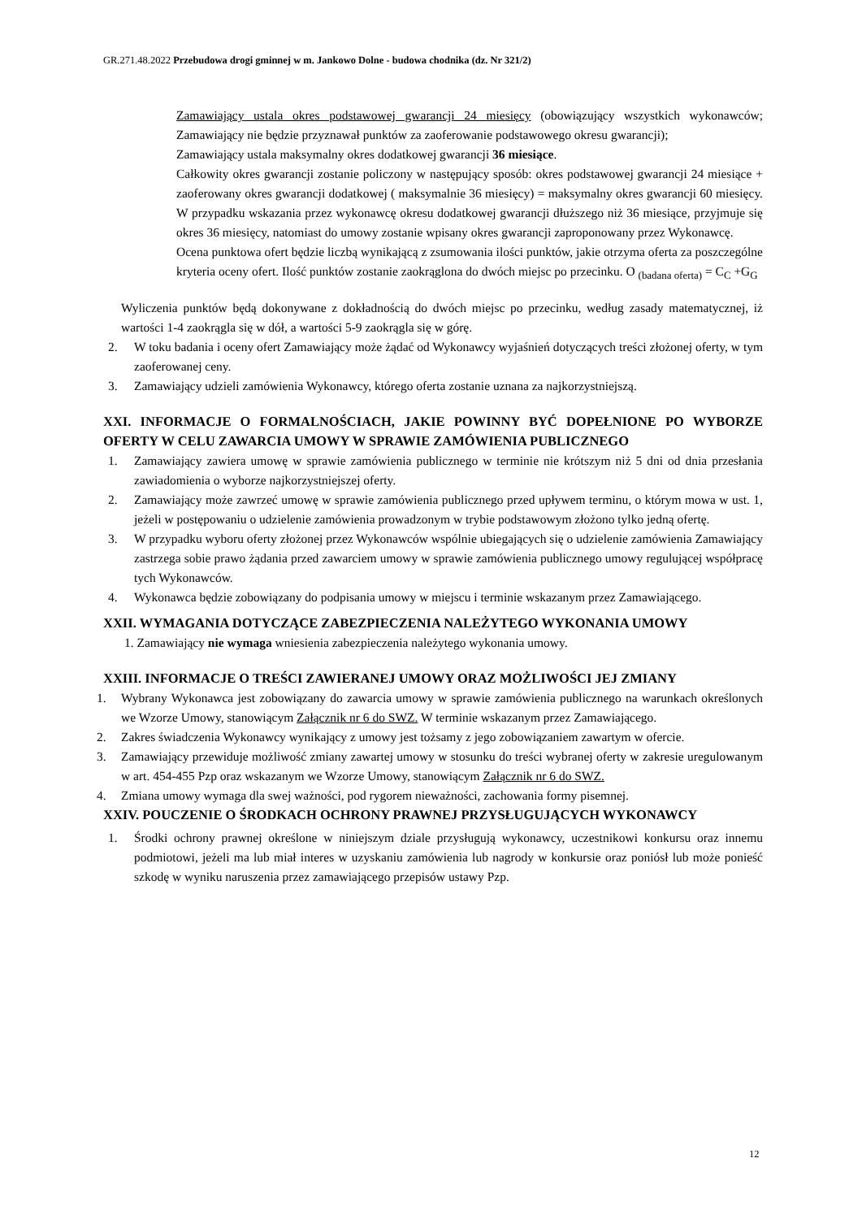GR.271.48.2022 Przebudowa drogi gminnej w m. Jankowo Dolne - budowa chodnika (dz. Nr 321/2)
Zamawiający ustala okres podstawowej gwarancji 24 miesięcy (obowiązujący wszystkich wykonawców; Zamawiający nie będzie przyznawał punktów za zaoferowanie podstawowego okresu gwarancji);
Zamawiający ustala maksymalny okres dodatkowej gwarancji 36 miesiące.
Całkowity okres gwarancji zostanie policzony w następujący sposób: okres podstawowej gwarancji 24 miesiące + zaoferowany okres gwarancji dodatkowej ( maksymalnie 36 miesięcy) = maksymalny okres gwarancji 60 miesięcy. W przypadku wskazania przez wykonawcę okresu dodatkowej gwarancji dłuższego niż 36 miesiące, przyjmuje się okres 36 miesięcy, natomiast do umowy zostanie wpisany okres gwarancji zaproponowany przez Wykonawcę.
Ocena punktowa ofert będzie liczbą wynikającą z zsumowania ilości punktów, jakie otrzyma oferta za poszczególne kryteria oceny ofert. Ilość punktów zostanie zaokrąglona do dwóch miejsc po przecinku. O <sub>(badana oferta)</sub> = C<sub>C</sub> +G<sub>G</sub>
Wyliczenia punktów będą dokonywane z dokładnością do dwóch miejsc po przecinku, według zasady matematycznej, iż wartości 1-4 zaokrągla się w dół, a wartości 5-9 zaokrągla się w górę.
2. W toku badania i oceny ofert Zamawiający może żądać od Wykonawcy wyjaśnień dotyczących treści złożonej oferty, w tym zaoferowanej ceny.
3. Zamawiający udzieli zamówienia Wykonawcy, którego oferta zostanie uznana za najkorzystniejszą.
XXI. INFORMACJE O FORMALNOŚCIACH, JAKIE POWINNY BYĆ DOPEŁNIONE PO WYBORZE OFERTY W CELU ZAWARCIA UMOWY W SPRAWIE ZAMÓWIENIA PUBLICZNEGO
1. Zamawiający zawiera umowę w sprawie zamówienia publicznego w terminie nie krótszym niż 5 dni od dnia przesłania zawiadomienia o wyborze najkorzystniejszej oferty.
2. Zamawiający może zawrzeć umowę w sprawie zamówienia publicznego przed upływem terminu, o którym mowa w ust. 1, jeżeli w postępowaniu o udzielenie zamówienia prowadzonym w trybie podstawowym złożono tylko jedną ofertę.
3. W przypadku wyboru oferty złożonej przez Wykonawców wspólnie ubiegających się o udzielenie zamówienia Zamawiający zastrzega sobie prawo żądania przed zawarciem umowy w sprawie zamówienia publicznego umowy regulującej współpracę tych Wykonawców.
4. Wykonawca będzie zobowiązany do podpisania umowy w miejscu i terminie wskazanym przez Zamawiającego.
XXII. WYMAGANIA DOTYCZĄCE ZABEZPIECZENIA NALEŻYTEGO WYKONANIA UMOWY
1. Zamawiający nie wymaga wniesienia zabezpieczenia należytego wykonania umowy.
XXIII. INFORMACJE O TREŚCI ZAWIERANEJ UMOWY ORAZ MOŻLIWOŚCI JEJ ZMIANY
1. Wybrany Wykonawca jest zobowiązany do zawarcia umowy w sprawie zamówienia publicznego na warunkach określonych we Wzorze Umowy, stanowiącym Załącznik nr 6 do SWZ. W terminie wskazanym przez Zamawiającego.
2. Zakres świadczenia Wykonawcy wynikający z umowy jest tożsamy z jego zobowiązaniem zawartym w ofercie.
3. Zamawiający przewiduje możliwość zmiany zawartej umowy w stosunku do treści wybranej oferty w zakresie uregulowanym w art. 454-455 Pzp oraz wskazanym we Wzorze Umowy, stanowiącym Załącznik nr 6 do SWZ.
4. Zmiana umowy wymaga dla swej ważności, pod rygorem nieważności, zachowania formy pisemnej.
XXIV. POUCZENIE O ŚRODKACH OCHRONY PRAWNEJ PRZYSŁUGUJĄCYCH WYKONAWCY
1. Środki ochrony prawnej określone w niniejszym dziale przysługują wykonawcy, uczestnikowi konkursu oraz innemu podmiotowi, jeżeli ma lub miał interes w uzyskaniu zamówienia lub nagrody w konkursie oraz poniósł lub może ponieść szkodę w wyniku naruszenia przez zamawiającego przepisów ustawy Pzp.
12